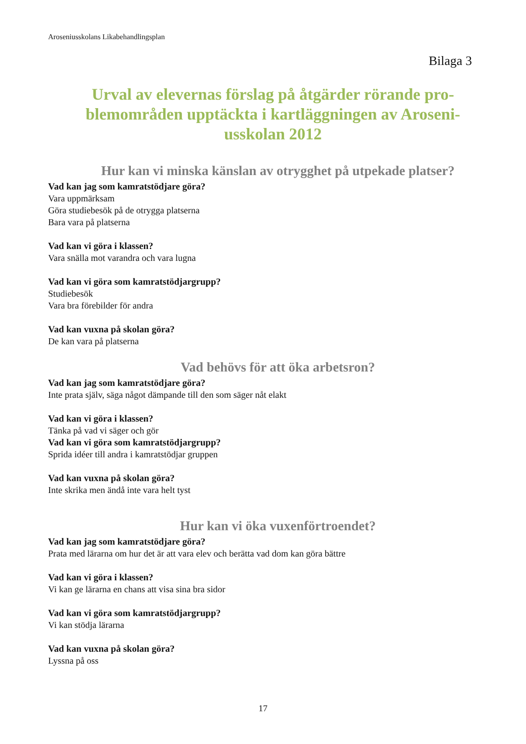Aroseniusskolans Likabehandlingsplan
Bilaga 3
Urval av elevernas förslag på åtgärder rörande pro-
blemområden upptäckta i kartläggningen av Aroseni-
usskolan 2012
Hur kan vi minska känslan av otrygghet på utpekade platser?
Vad kan jag som kamratstödjare göra?
Vara uppmärksam
Göra studiebesök på de otrygga platserna
Bara vara på platserna
Vad kan vi göra i klassen?
Vara snälla mot varandra och vara lugna
Vad kan vi göra som kamratstödjargrupp?
Studiebesök
Vara bra förebilder för andra
Vad kan vuxna på skolan göra?
De kan vara på platserna
Vad behövs för att öka arbetsron?
Vad kan jag som kamratstödjare göra?
Inte prata själv, säga något dämpande till den som säger nåt elakt
Vad kan vi göra i klassen?
Tänka på vad vi säger och gör
Vad kan vi göra som kamratstödjargrupp?
Sprida idéer till andra i kamratstödjar gruppen
Vad kan vuxna på skolan göra?
Inte skrika men ändå inte vara helt tyst
Hur kan vi öka vuxenförtroendet?
Vad kan jag som kamratstödjare göra?
Prata med lärarna om hur det är att vara elev och berätta vad dom kan göra bättre
Vad kan vi göra i klassen?
Vi kan ge lärarna en chans att visa sina bra sidor
Vad kan vi göra som kamratstödjargrupp?
Vi kan stödja lärarna
Vad kan vuxna på skolan göra?
Lyssna på oss
17